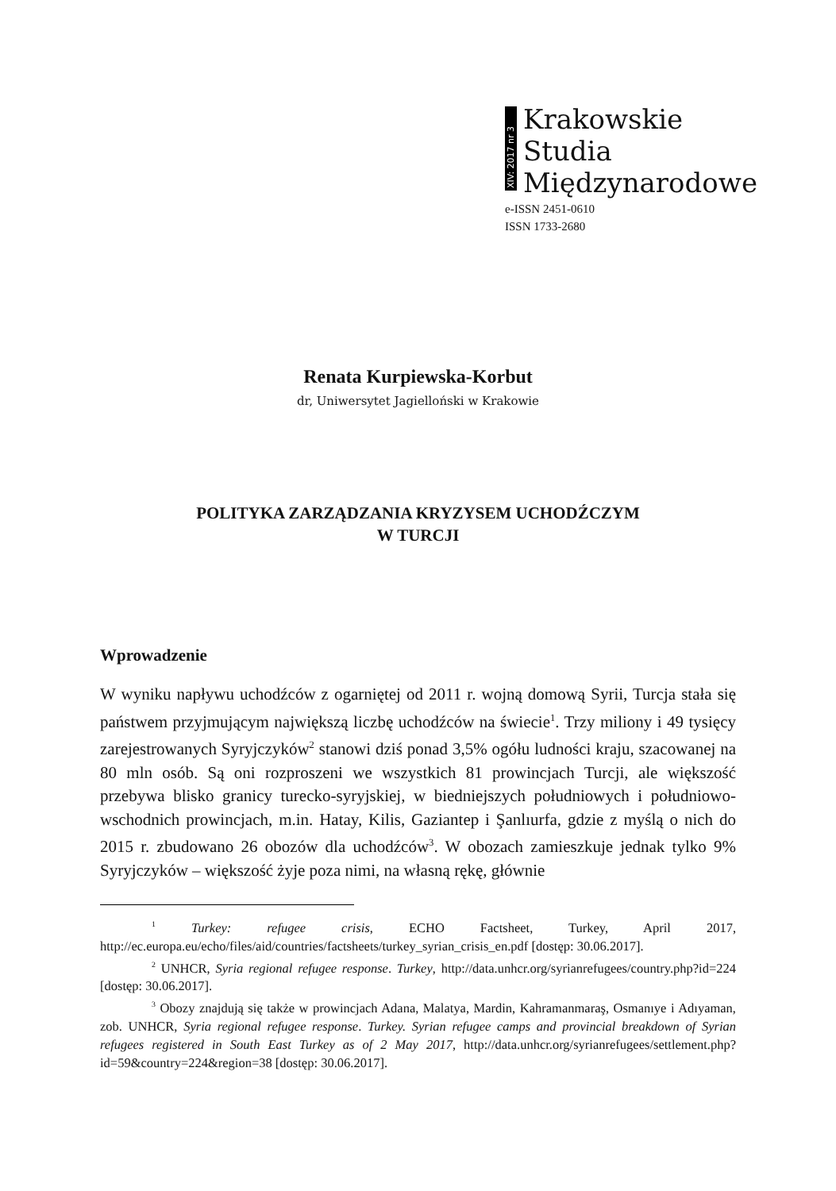XIV: 2017 nr 3
Krakowskie
Studia
Międzynarodowe
e-ISSN 2451-0610
ISSN 1733-2680
Renata Kurpiewska-Korbut
dr, Uniwersytet Jagielloński w Krakowie
POLITYKA ZARZĄDZANIA KRYZYSEM UCHODŹCZYM
W TURCJI
Wprowadzenie
W wyniku napływu uchodźców z ogarniętej od 2011 r. wojną domową Syrii, Turcja stała się państwem przyjmującym największą liczbę uchodźców na świecie<sup>1</sup>. Trzy miliony i 49 tysięcy zarejestrowanych Syryjczyków<sup>2</sup> stanowi dziś ponad 3,5% ogółu ludności kraju, szacowanej na 80 mln osób. Są oni rozproszeni we wszystkich 81 prowincjach Turcji, ale większość przebywa blisko granicy turecko-syryjskiej, w biedniejszych południowych i południowo-wschodnich prowincjach, m.in. Hatay, Kilis, Gaziantep i Şanlıurfa, gdzie z myślą o nich do 2015 r. zbudowano 26 obozów dla uchodźców<sup>3</sup>. W obozach zamieszkuje jednak tylko 9% Syryjczyków – większość żyje poza nimi, na własną rękę, głównie
<sup>1</sup> Turkey: refugee crisis, ECHO Factsheet, Turkey, April 2017, http://ec.europa.eu/echo/files/aid/countries/factsheets/turkey_syrian_crisis_en.pdf [dostęp: 30.06.2017].
<sup>2</sup> UNHCR, Syria regional refugee response. Turkey, http://data.unhcr.org/syrianrefugees/country.php?id=224 [dostęp: 30.06.2017].
<sup>3</sup> Obozy znajdują się także w prowincjach Adana, Malatya, Mardin, Kahramanmaraş, Osmanıye i Adıyaman, zob. UNHCR, Syria regional refugee response. Turkey. Syrian refugee camps and provincial breakdown of Syrian refugees registered in South East Turkey as of 2 May 2017, http://data.unhcr.org/syrianrefugees/settlement.php?id=59&country=224&region=38 [dostęp: 30.06.2017].